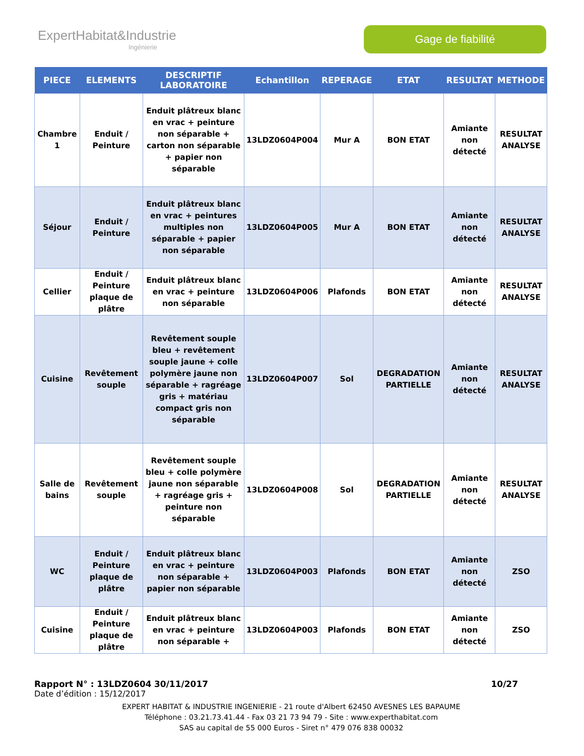ExpertHabitat&Industrie
Ingénierie
Gage de fiabilité
| PIECE | ELEMENTS | DESCRIPTIF LABORATOIRE | Echantillon | REPERAGE | ETAT | RESULTAT | METHODE |
| --- | --- | --- | --- | --- | --- | --- | --- |
| Chambre 1 | Enduit / Peinture | Enduit plâtreux blanc en vrac + peinture non séparable + carton non séparable + papier non séparable | 13LDZ0604P004 | Mur A | BON ETAT | Amiante non détecté | RESULTAT ANALYSE |
| Séjour | Enduit / Peinture | Enduit plâtreux blanc en vrac + peintures multiples non séparable + papier non séparable | 13LDZ0604P005 | Mur A | BON ETAT | Amiante non détecté | RESULTAT ANALYSE |
| Cellier | Enduit / Peinture plaque de plâtre | Enduit plâtreux blanc en vrac + peinture non séparable | 13LDZ0604P006 | Plafonds | BON ETAT | Amiante non détecté | RESULTAT ANALYSE |
| Cuisine | Revêtement souple | Revêtement souple bleu + revêtement souple jaune + colle polymère jaune non séparable + ragréage gris + matériau compact gris non séparable | 13LDZ0604P007 | Sol | DEGRADATION PARTIELLE | Amiante non détecté | RESULTAT ANALYSE |
| Salle de bains | Revêtement souple | Revêtement souple bleu + colle polymère jaune non séparable + ragréage gris + peinture non séparable | 13LDZ0604P008 | Sol | DEGRADATION PARTIELLE | Amiante non détecté | RESULTAT ANALYSE |
| WC | Enduit / Peinture plaque de plâtre | Enduit plâtreux blanc en vrac + peinture non séparable + papier non séparable | 13LDZ0604P003 | Plafonds | BON ETAT | Amiante non détecté | ZSO |
| Cuisine | Enduit / Peinture plaque de plâtre | Enduit plâtreux blanc en vrac + peinture non séparable + | 13LDZ0604P003 | Plafonds | BON ETAT | Amiante non détecté | ZSO |
Rapport N° : 13LDZ0604 30/11/2017 10/27
Date d’édition : 15/12/2017
EXPERT HABITAT & INDUSTRIE INGENIERIE - 21 route d'Albert 62450 AVESNES LES BAPAUME
Téléphone : 03.21.73.41.44 - Fax 03 21 73 94 79 - Site : www.experthabitat.com
SAS au capital de 55 000 Euros - Siret n° 479 076 838 00032